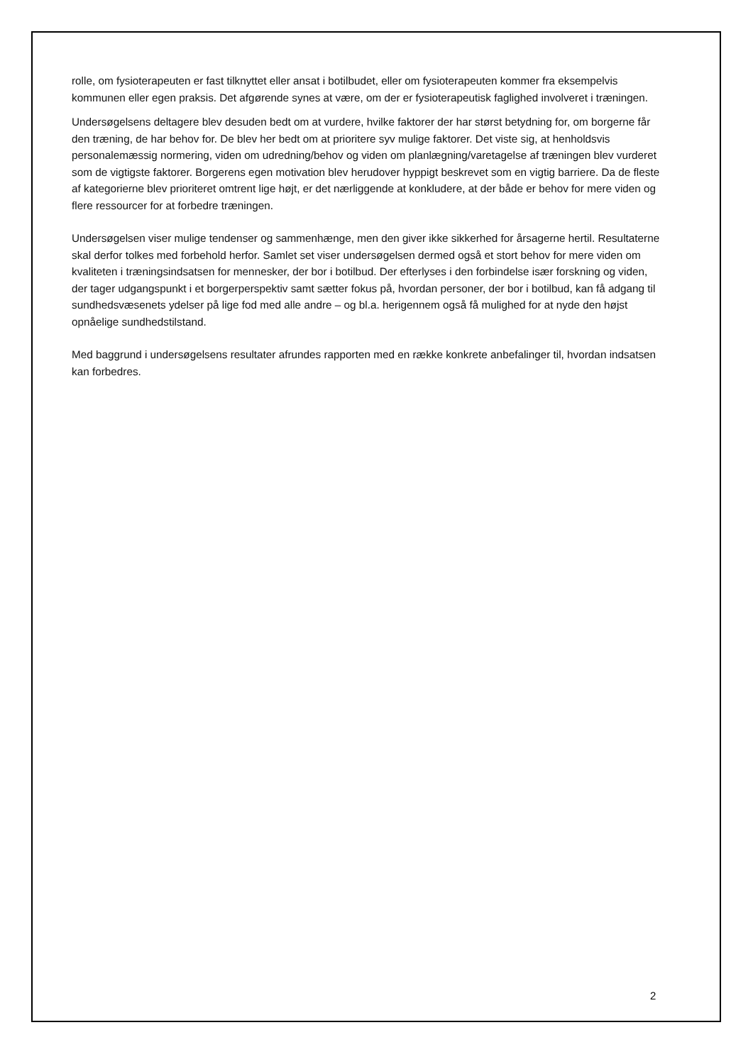rolle, om fysioterapeuten er fast tilknyttet eller ansat i botilbudet, eller om fysioterapeuten kommer fra eksempelvis kommunen eller egen praksis. Det afgørende synes at være, om der er fysioterapeutisk faglighed involveret i træningen.
Undersøgelsens deltagere blev desuden bedt om at vurdere, hvilke faktorer der har størst betydning for, om borgerne får den træning, de har behov for. De blev her bedt om at prioritere syv mulige faktorer. Det viste sig, at henholdsvis personalemæssig normering, viden om udredning/behov og viden om planlægning/varetagelse af træningen blev vurderet som de vigtigste faktorer. Borgerens egen motivation blev herudover hyppigt beskrevet som en vigtig barriere. Da de fleste af kategorierne blev prioriteret omtrent lige højt, er det nærliggende at konkludere, at der både er behov for mere viden og flere ressourcer for at forbedre træningen.
Undersøgelsen viser mulige tendenser og sammenhænge, men den giver ikke sikkerhed for årsagerne hertil. Resultaterne skal derfor tolkes med forbehold herfor. Samlet set viser undersøgelsen dermed også et stort behov for mere viden om kvaliteten i træningsindsatsen for mennesker, der bor i botilbud. Der efterlyses i den forbindelse især forskning og viden, der tager udgangspunkt i et borgerperspektiv samt sætter fokus på, hvordan personer, der bor i botilbud, kan få adgang til sundhedsvæsenets ydelser på lige fod med alle andre – og bl.a. herigennem også få mulighed for at nyde den højst opnåelige sundhedstilstand.
Med baggrund i undersøgelsens resultater afrundes rapporten med en række konkrete anbefalinger til, hvordan indsatsen kan forbedres.
2